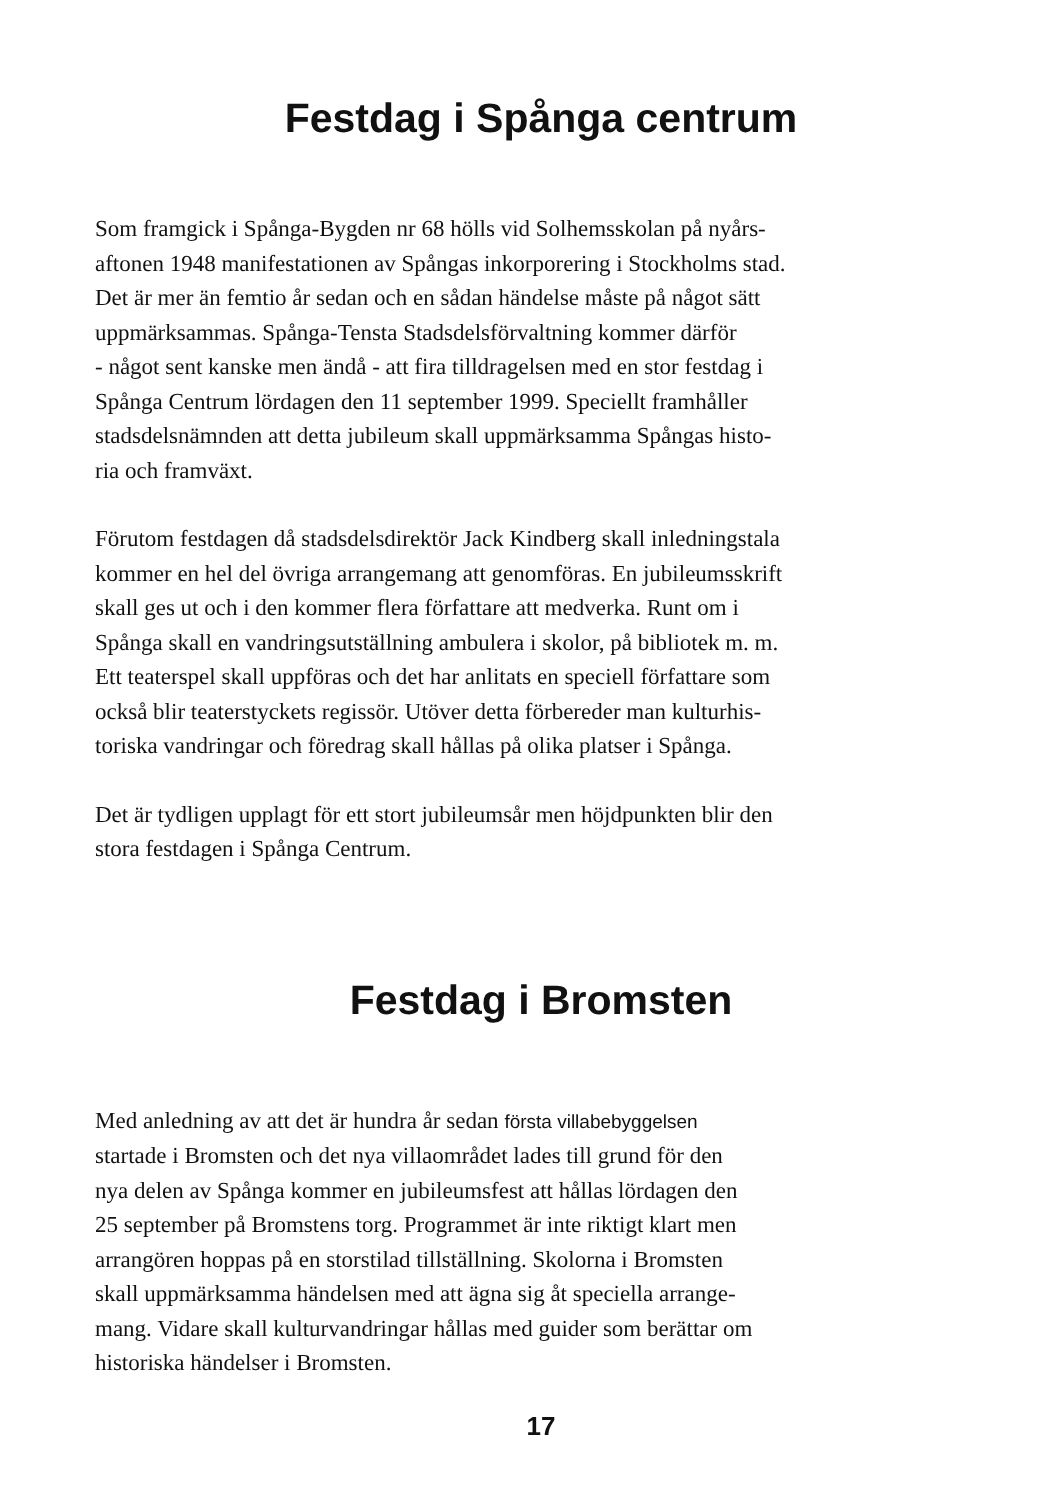Festdag i Spånga centrum
Som framgick i Spånga-Bygden nr 68 hölls vid Solhemsskolan på nyårs-
aftonen 1948 manifestationen av Spångas inkorporering i Stockholms stad.
Det är mer än femtio år sedan och en sådan händelse måste på något sätt
uppmärksammas. Spånga-Tensta Stadsdelsförvaltning kommer därför
- något sent kanske men ändå - att fira tilldragelsen med en stor festdag i
Spånga Centrum lördagen den 11 september 1999. Speciellt framhåller
stadsdelsnämnden att detta jubileum skall uppmärksamma Spångas histo-
ria och framväxt.
Förutom festdagen då stadsdelsdirektör Jack Kindberg skall inledningstala
kommer en hel del övriga arrangemang att genomföras. En jubileumsskrift
skall ges ut och i den kommer flera författare att medverka. Runt om i
Spånga skall en vandringsutställning ambulera i skolor, på bibliotek m. m.
Ett teaterspel skall uppföras och det har anlitats en speciell författare som
också blir teaterstyckets regissör. Utöver detta förbereder man kulturhis-
toriska vandringar och föredrag skall hållas på olika platser i Spånga.
Det är tydligen upplagt för ett stort jubileumsår men höjdpunkten blir den
stora festdagen i Spånga Centrum.
Festdag i Bromsten
Med anledning av att det är hundra år sedan första villabebyggelsen
startade i Bromsten och det nya villaområdet lades till grund för den
nya delen av Spånga kommer en jubileumsfest att hållas lördagen den
25 september på Bromstens torg. Programmet är inte riktigt klart men
arrangören hoppas på en storstilad tillställning. Skolorna i Bromsten
skall uppmärksamma händelsen med att ägna sig åt speciella arrange-
mang. Vidare skall kulturvandringar hållas med guider som berättar om
historiska händelser i Bromsten.
17